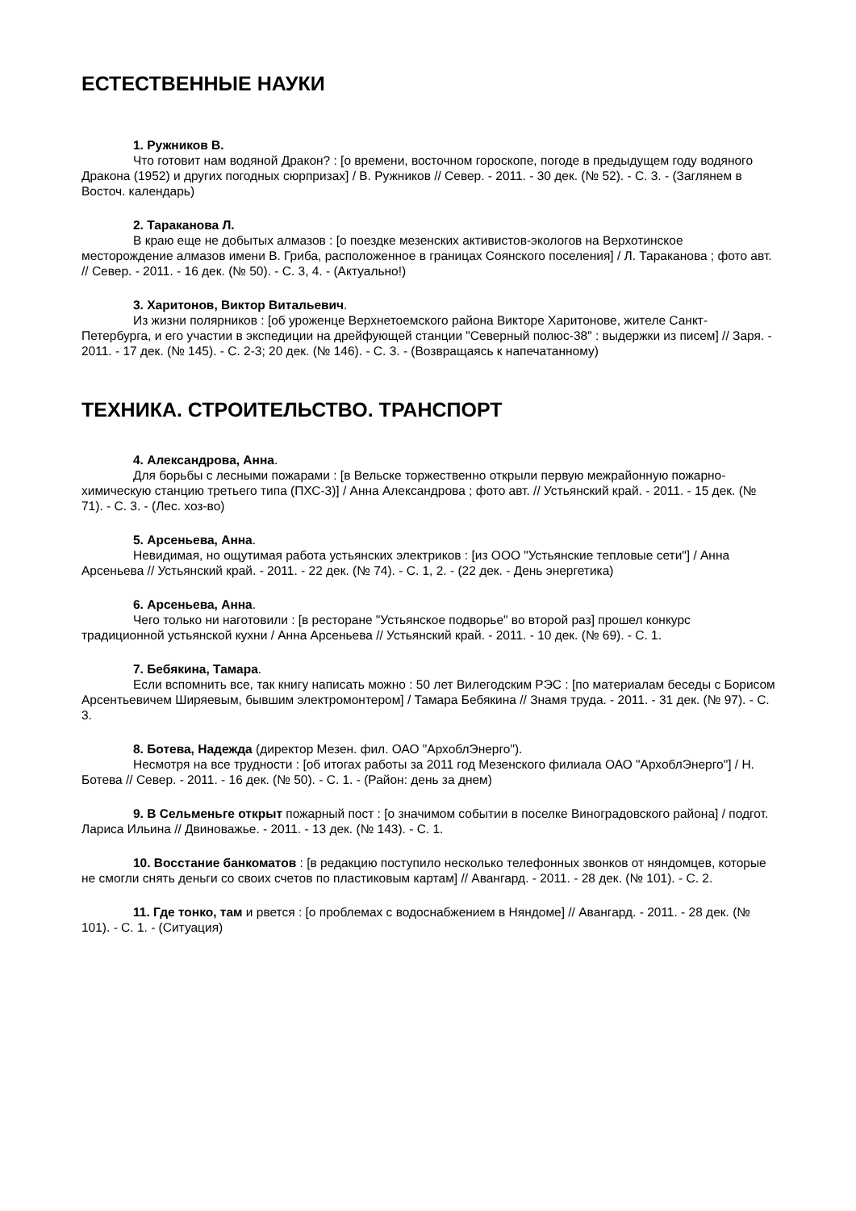ЕСТЕСТВЕННЫЕ НАУКИ
1. Ружников В.
Что готовит нам водяной Дракон? : [о времени, восточном гороскопе, погоде в предыдущем году водяного Дракона (1952) и других погодных сюрпризах] / В. Ружников // Север. - 2011. - 30 дек. (№ 52). - С. 3. - (Заглянем в Восточ. календарь)
2. Тараканова Л.
В краю еще не добытых алмазов : [о поездке мезенских активистов-экологов на Верхотинское месторождение алмазов имени В. Гриба, расположенное в границах Соянского поселения] / Л. Тараканова ; фото авт. // Север. - 2011. - 16 дек. (№ 50). - С. 3, 4. - (Актуально!)
3. Харитонов, Виктор Витальевич.
Из жизни полярников : [об уроженце Верхнетоемского района Викторе Харитонове, жителе Санкт-Петербурга, и его участии в экспедиции на дрейфующей станции "Северный полюс-38" : выдержки из писем] // Заря. - 2011. - 17 дек. (№ 145). - С. 2-3; 20 дек. (№ 146). - С. 3. - (Возвращаясь к напечатанному)
ТЕХНИКА. СТРОИТЕЛЬСТВО. ТРАНСПОРТ
4. Александрова, Анна.
Для борьбы с лесными пожарами : [в Вельске торжественно открыли первую межрайонную пожарно-химическую станцию третьего типа (ПХС-3)] / Анна Александрова ; фото авт. // Устьянский край. - 2011. - 15 дек. (№ 71). - С. 3. - (Лес. хоз-во)
5. Арсеньева, Анна.
Невидимая, но ощутимая работа устьянских электриков : [из ООО "Устьянские тепловые сети"] / Анна Арсеньева // Устьянский край. - 2011. - 22 дек. (№ 74). - С. 1, 2. - (22 дек. - День энергетика)
6. Арсеньева, Анна.
Чего только ни наготовили : [в ресторане "Устьянское подворье" во второй раз] прошел конкурс традиционной устьянской кухни / Анна Арсеньева // Устьянский край. - 2011. - 10 дек. (№ 69). - С. 1.
7. Бебякина, Тамара.
Если вспомнить все, так книгу написать можно : 50 лет Вилегодским РЭС : [по материалам беседы с Борисом Арсентьевичем Ширяевым, бывшим электромонтером] / Тамара Бебякина // Знамя труда. - 2011. - 31 дек. (№ 97). - С. 3.
8. Ботева, Надежда (директор Мезен. фил. ОАО "АрхоблЭнерго").
Несмотря на все трудности : [об итогах работы за 2011 год Мезенского филиала ОАО "АрхоблЭнерго"] / Н. Ботева // Север. - 2011. - 16 дек. (№ 50). - С. 1. - (Район: день за днем)
9. В Сельменьге открыт пожарный пост : [о значимом событии в поселке Виноградовского района] / подгот. Лариса Ильина // Двиноважье. - 2011. - 13 дек. (№ 143). - С. 1.
10. Восстание банкоматов : [в редакцию поступило несколько телефонных звонков от няндомцев, которые не смогли снять деньги со своих счетов по пластиковым картам] // Авангард. - 2011. - 28 дек. (№ 101). - С. 2.
11. Где тонко, там и рвется : [о проблемах с водоснабжением в Няндоме] // Авангард. - 2011. - 28 дек. (№ 101). - С. 1. - (Ситуация)